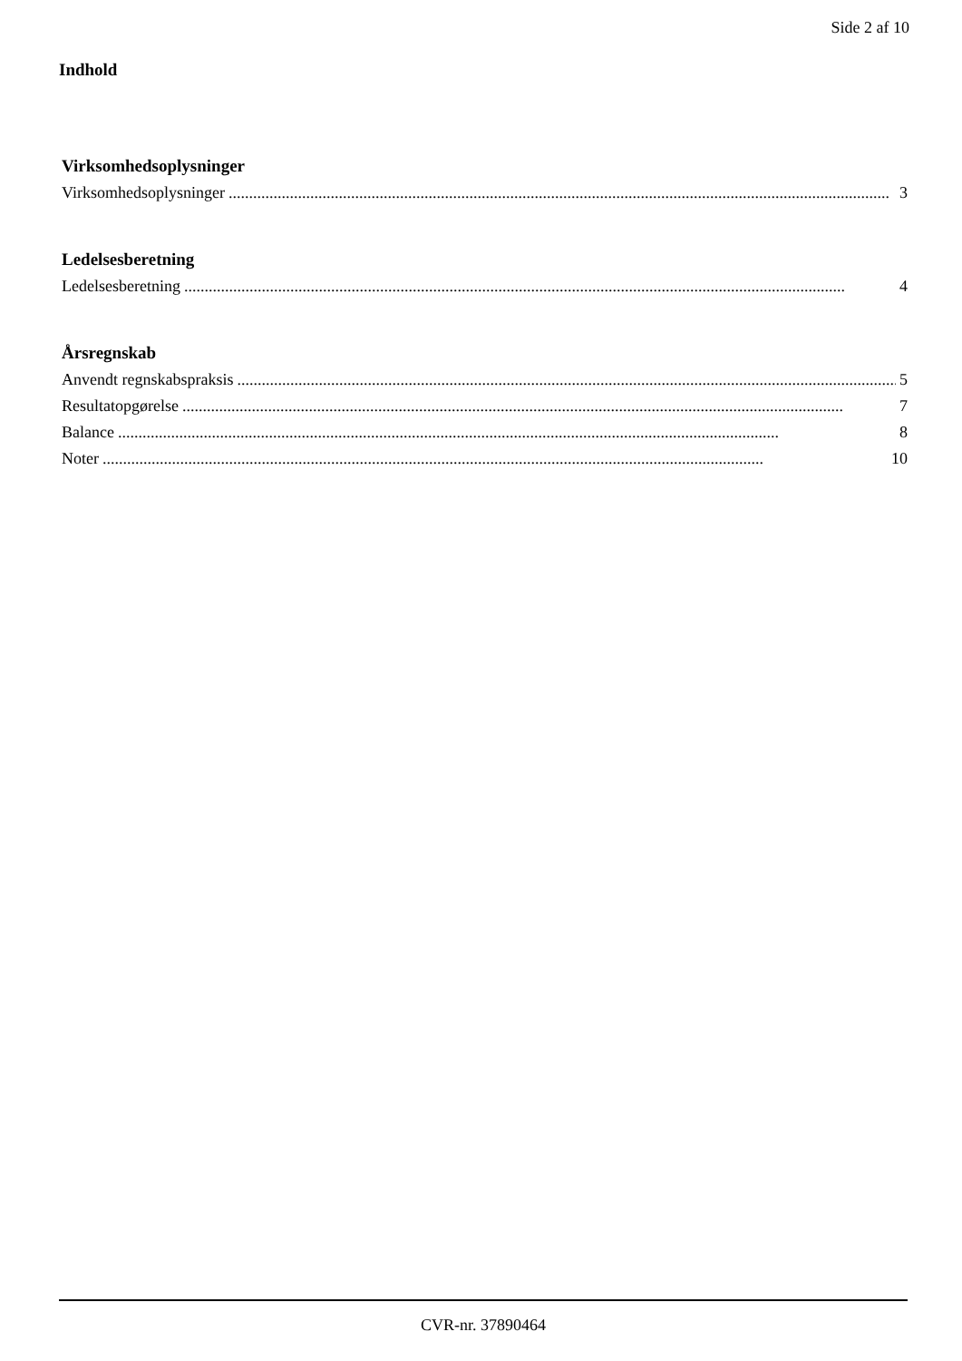Side 2 af 10
Indhold
Virksomhedsoplysninger
Virksomhedsoplysninger.................................................................................................................................................................. 3
Ledelsesberetning
Ledelsesberetning.................................................................................................................................................................. 4
Årsregnskab
Anvendt regnskabspraksis.................................................................................................................................................................. 5
Resultatopgørelse.................................................................................................................................................................. 7
Balance.................................................................................................................................................................. 8
Noter.................................................................................................................................................................. 10
CVR-nr. 37890464